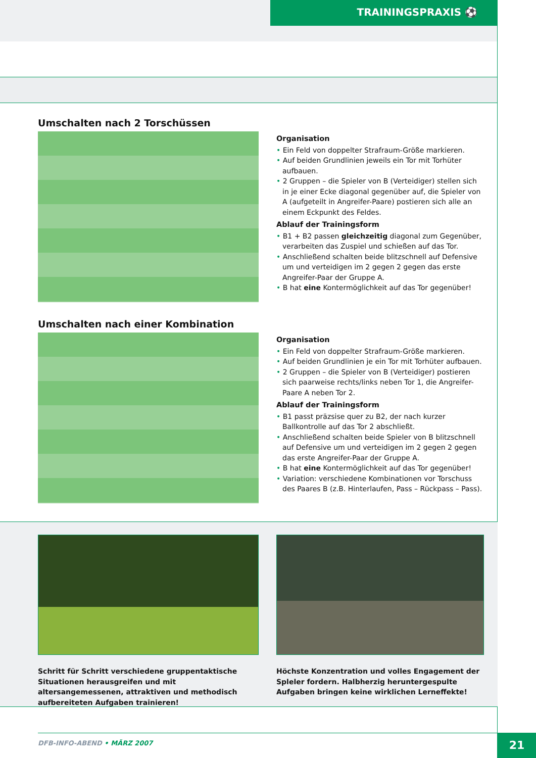TRAININGSPRAXIS ⚽
Umschalten nach 2 Torschüssen
Organisation
Ein Feld von doppelter Strafraum-Größe markieren.
Auf beiden Grundlinien jeweils ein Tor mit Torhüter aufbauen.
2 Gruppen – die Spieler von B (Verteidiger) stellen sich in je einer Ecke diagonal gegenüber auf, die Spieler von A (aufgeteilt in Angreifer-Paare) postieren sich alle an einem Eckpunkt des Feldes.
Ablauf der Trainingsform
B1 + B2 passen gleichzeitig diagonal zum Gegenüber, verarbeiten das Zuspiel und schießen auf das Tor.
Anschließend schalten beide blitzschnell auf Defensive um und verteidigen im 2 gegen 2 gegen das erste Angreifer-Paar der Gruppe A.
B hat eine Kontermöglichkeit auf das Tor gegenüber!
Umschalten nach einer Kombination
Organisation
Ein Feld von doppelter Strafraum-Größe markieren.
Auf beiden Grundlinien je ein Tor mit Torhüter aufbauen.
2 Gruppen – die Spieler von B (Verteidiger) postieren sich paarweise rechts/links neben Tor 1, die Angreifer-Paare A neben Tor 2.
Ablauf der Trainingsform
B1 passt präzsise quer zu B2, der nach kurzer Ballkontrolle auf das Tor 2 abschließt.
Anschließend schalten beide Spieler von B blitzschnell auf Defensive um und verteidigen im 2 gegen 2 gegen das erste Angreifer-Paar der Gruppe A.
B hat eine Kontermöglichkeit auf das Tor gegenüber!
Variation: verschiedene Kombinationen vor Torschuss des Paares B (z.B. Hinterlaufen, Pass – Rückpass – Pass).
Schritt für Schritt verschiedene gruppentaktische Situationen herausgreifen und mit altersangemessenen, attraktiven und methodisch aufbereiteten Aufgaben trainieren!
Höchste Konzentration und volles Engagement der Spleler fordern. Halbherzig heruntergespulte Aufgaben bringen keine wirklichen Lerneffekte!
DFB-INFO-ABEND • MÄRZ 2007 21